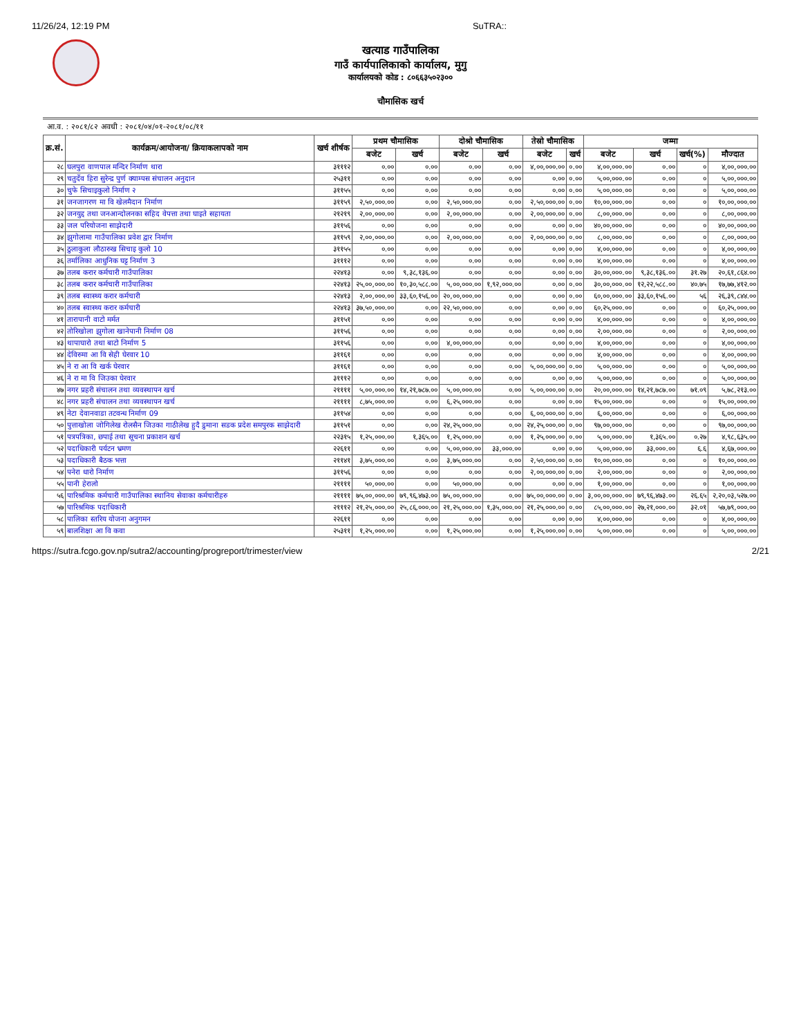11/26/24, 12:19 PM SuTRA::
खत्याड गाउँपालिका
गाउँ कार्यपालिकाको कार्यालय, मुगु
कार्यालयको कोड : ८०६६३५०२३००
चौमासिक खर्च
आ.व. : २०८१/८२ अवधी : २०८१/०४/०१-२०८१/०८/११
| क्र.सं. | कार्यक्रम/आयोजना/ क्रियाकलापको नाम | खर्च शीर्षक | प्रथम चौमासिक | | दोश्रो चौमासिक | | तेस्रो चौमासिक | | जम्मा | | | |
| --- | --- | --- | --- | --- | --- | --- | --- | --- | --- | --- | --- | --- |
| | | | बजेट | खर्च | बजेट | खर्च | बजेट | खर्च | बजेट | खर्च | खर्च(%) | मौज्दात |
| २८ | घलपुरा वाणपाल मन्दिर निर्माण थारा | ३१११२ | ०.०० | ०.०० | ०.०० | ०.०० | ४,००,०००.०० | ०.०० | ४,००,०००.०० | ०.०० | ० | ४,००,०००.०० |
| २९ | चतुर्देव हिरा सुरेन्द्र पुर्ण क्याम्पस संचालन अनुदान | २५३११ | ०.०० | ०.०० | ०.०० | ०.०० | ०.०० | ०.०० | ५,००,०००.०० | ०.०० | ० | ५,००,०००.०० |
| ३० | चुफे सिचाइकुलो निर्माण २ | ३११५५ | ०.०० | ०.०० | ०.०० | ०.०० | ०.०० | ०.०० | ५,००,०००.०० | ०.०० | ० | ५,००,०००.०० |
| ३१ | जनजागरण मा वि खेलमैदान निर्माण | ३११५९ | २,५०,०००.०० | ०.०० | २,५०,०००.०० | ०.०० | २,५०,०००.०० | ०.०० | १०,००,०००.०० | ०.०० | ० | १०,००,०००.०० |
| ३२ | जनयुद्द तथा जनआन्दोलनका सहिद वेपत्ता तथा घाइते सहायता | २१२१९ | २,००,०००.०० | ०.०० | २,००,०००.०० | ०.०० | २,००,०००.०० | ०.०० | ८,००,०००.०० | ०.०० | ० | ८,००,०००.०० |
| ३३ | जल परियोजना साझेदारी | ३११५६ | ०.०० | ०.०० | ०.०० | ०.०० | ०.०० | ०.०० | ४०,००,०००.०० | ०.०० | ० | ४०,००,०००.०० |
| ३४ | झुगोलामा गाउँपालिका प्रवेश द्वार निर्माण | ३११५९ | २,००,०००.०० | ०.०० | २,००,०००.०० | ०.०० | २,००,०००.०० | ०.०० | ८,००,०००.०० | ०.०० | ० | ८,००,०००.०० |
| ३५ | ठुलाकुला लौठारुख सिचाइ कुलो 10 | ३११५५ | ०.०० | ०.०० | ०.०० | ०.०० | ०.०० | ०.०० | ४,००,०००.०० | ०.०० | ० | ४,००,०००.०० |
| ३६ | तर्मालिका आधुनिक घट्ट निर्माण 3 | ३१११२ | ०.०० | ०.०० | ०.०० | ०.०० | ०.०० | ०.०० | ४,००,०००.०० | ०.०० | ० | ४,००,०००.०० |
| ३७ | तलब करार कर्मचारी गाउँपालिका | २२४१३ | ०.०० | ९,३८,१३६.०० | ०.०० | ०.०० | ०.०० | ०.०० | ३०,००,०००.०० | ९,३८,१३६.०० | ३१.२७ | २०,६१,८६४.०० |
| ३८ | तलब करार कर्मचारी गाउँपालिका | २२४१३ | २५,००,०००.०० | १०,३०,५८८.०० | ५,००,०००.०० | १,९२,०००.०० | ०.०० | ०.०० | ३०,००,०००.०० | १२,२२,५८८.०० | ४०.७५ | १७,७७,४१२.०० |
| ३९ | तलब स्वास्थ्य करार कर्मचारी | २२४१३ | २,००,०००.०० | ३३,६०,१५६.०० | २०,००,०००.०० | ०.०० | ०.०० | ०.०० | ६०,००,०००.०० | ३३,६०,१५६.०० | ५६ | २६,३९,८४४.०० |
| ४० | तलब स्वास्थ्य करार कर्मचारी | २२४१३ | ३७,५०,०००.०० | ०.०० | २२,५०,०००.०० | ०.०० | ०.०० | ०.०० | ६०,२५,०००.०० | ०.०० | ० | ६०,२५,०००.०० |
| ४१ | तारापानी वाटो मर्मत | ३११५१ | ०.०० | ०.०० | ०.०० | ०.०० | ०.०० | ०.०० | ४,००,०००.०० | ०.०० | ० | ४,००,०००.०० |
| ४२ | तोरिखोला झुगोला खानेपानी निर्माण 08 | ३११५६ | ०.०० | ०.०० | ०.०० | ०.०० | ०.०० | ०.०० | २,००,०००.०० | ०.०० | ० | २,००,०००.०० |
| ४३ | थापाघारो तथा बाटो निर्माण 5 | ३११५६ | ०.०० | ०.०० | ४,००,०००.०० | ०.०० | ०.०० | ०.०० | ४,००,०००.०० | ०.०० | ० | ४,००,०००.०० |
| ४४ | देविरुमा आ वि सेही घेरवार 10 | ३११६१ | ०.०० | ०.०० | ०.०० | ०.०० | ०.०० | ०.०० | ४,००,०००.०० | ०.०० | ० | ४,००,०००.०० |
| ४५ | ने रा आ वि खर्क घेरवार | ३११६१ | ०.०० | ०.०० | ०.०० | ०.०० | ५,००,०००.०० | ०.०० | ५,००,०००.०० | ०.०० | ० | ५,००,०००.०० |
| ४६ | ने रा मा वि जिउका घेरवार | ३१११२ | ०.०० | ०.०० | ०.०० | ०.०० | ०.०० | ०.०० | ५,००,०००.०० | ०.०० | ० | ५,००,०००.०० |
| ४७ | नगर प्रहरी संचालन तथा व्यवस्थापन खर्च | २११११ | ५,००,०००.०० | १४,२१,७८७.०० | ५,००,०००.०० | ०.०० | ५,००,०००.०० | ०.०० | २०,००,०००.०० | १४,२१,७८७.०० | ७१.०९ | ५,७८,२१३.०० |
| ४८ | नगर प्रहरी संचालन तथा व्यवस्थापन खर्च | २११११ | ८,७५,०००.०० | ०.०० | ६,२५,०००.०० | ०.०० | ०.०० | ०.०० | १५,००,०००.०० | ०.०० | ० | १५,००,०००.०० |
| ४९ | नेटा देवानवाडा तटवन्ध निर्माण 09 | ३११५४ | ०.०० | ०.०० | ०.०० | ०.०० | ६,००,०००.०० | ०.०० | ६,००,०००.०० | ०.०० | ० | ६,००,०००.०० |
| ५० | पुत्ताखोला जोगिलेख रोलसैन जिउका गाठीलेख हुदै डुमाना सडक प्रदेश समपुरक साझेदारी | ३११५१ | ०.०० | ०.०० | २४,२५,०००.०० | ०.०० | २४,२५,०००.०० | ०.०० | ९७,००,०००.०० | ०.०० | ० | ९७,००,०००.०० |
| ५१ | पत्रपत्रिका, छपाई तथा सूचना प्रकाशन खर्च | २२३१५ | १,२५,०००.०० | १,३६५.०० | १,२५,०००.०० | ०.०० | १,२५,०००.०० | ०.०० | ५,००,०००.०० | १,३६५.०० | ०.२७ | ४,९८,६३५.०० |
| ५२ | पदाधिकारी पर्यटन भ्रमण | २२६११ | ०.०० | ०.०० | ५,००,०००.०० | ३३,०००.०० | ०.०० | ०.०० | ५,००,०००.०० | ३३,०००.०० | ६.६ | ४,६७,०००.०० |
| ५३ | पदाधिकारी बैठक भत्ता | २११४१ | ३,७५,०००.०० | ०.०० | ३,७५,०००.०० | ०.०० | २,५०,०००.०० | ०.०० | १०,००,०००.०० | ०.०० | ० | १०,००,०००.०० |
| ५४ | पनेरा धारो निर्माण | ३११५६ | ०.०० | ०.०० | ०.०० | ०.०० | २,००,०००.०० | ०.०० | २,००,०००.०० | ०.०० | ० | २,००,०००.०० |
| ५५ | पानी हेरालो | २११११ | ५०,०००.०० | ०.०० | ५०,०००.०० | ०.०० | ०.०० | ०.०० | १,००,०००.०० | ०.०० | ० | १,००,०००.०० |
| ५६ | पारिश्रमिक कर्मचारी गाउँपालिका स्थानिय सेवाका कर्मचारीहरु | २११११ | ७५,००,०००.०० | ७९,९६,४७३.०० | ७५,००,०००.०० | ०.०० | ७५,००,०००.०० | ०.०० | ३,००,००,०००.०० | ७९,९६,४७३.०० | २६.६५ | २,२०,०३,५२७.०० |
| ५७ | पारिश्रमिक पदाधिकारी | २१११२ | २१,२५,०००.०० | २५,८६,०००.०० | २१,२५,०००.०० | १,३५,०००.०० | २१,२५,०००.०० | ०.०० | ८५,००,०००.०० | २७,२१,०००.०० | ३२.०१ | ५७,७९,०००.०० |
| ५८ | पालिका स्तरिय योजना अनुगमन | २२६११ | ०.०० | ०.०० | ०.०० | ०.०० | ०.०० | ०.०० | ४,००,०००.०० | ०.०० | ० | ४,००,०००.०० |
| ५९ | बालशिक्षा आ वि कवा | २५३११ | १,२५,०००.०० | ०.०० | १,२५,०००.०० | ०.०० | १,२५,०००.०० | ०.०० | ५,००,०००.०० | ०.०० | ० | ५,००,०००.०० |
https://sutra.fcgo.gov.np/sutra2/accounting/progreport/trimester/view 2/21